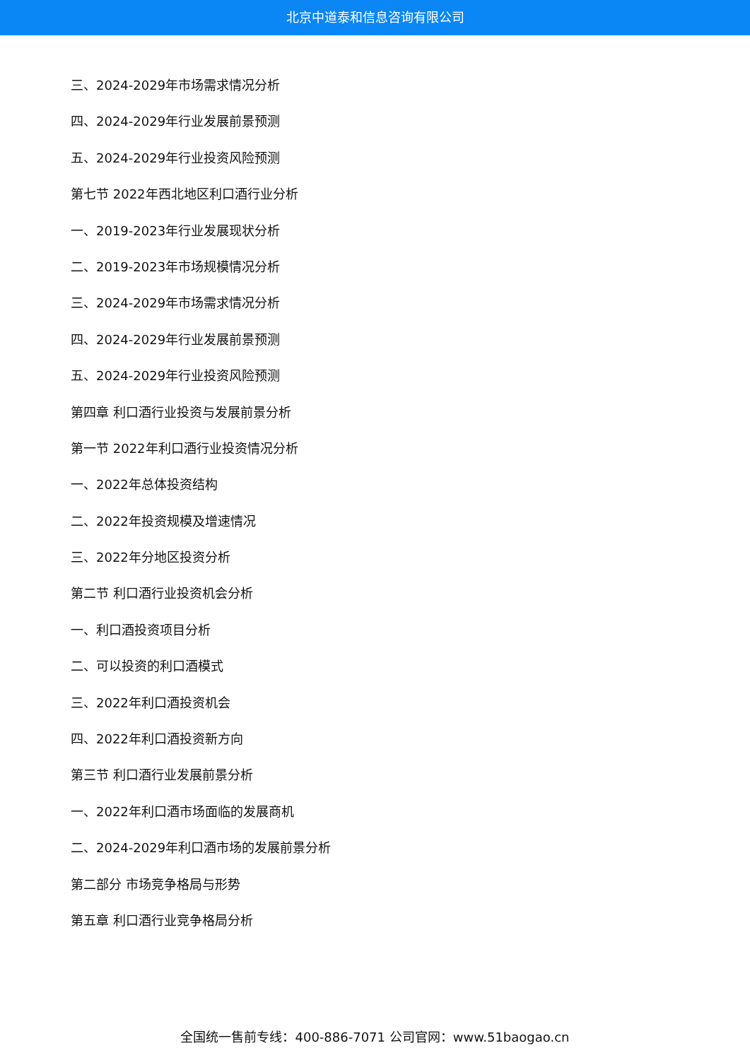北京中道泰和信息咨询有限公司
三、2024-2029年市场需求情况分析
四、2024-2029年行业发展前景预测
五、2024-2029年行业投资风险预测
第七节 2022年西北地区利口酒行业分析
一、2019-2023年行业发展现状分析
二、2019-2023年市场规模情况分析
三、2024-2029年市场需求情况分析
四、2024-2029年行业发展前景预测
五、2024-2029年行业投资风险预测
第四章 利口酒行业投资与发展前景分析
第一节 2022年利口酒行业投资情况分析
一、2022年总体投资结构
二、2022年投资规模及增速情况
三、2022年分地区投资分析
第二节 利口酒行业投资机会分析
一、利口酒投资项目分析
二、可以投资的利口酒模式
三、2022年利口酒投资机会
四、2022年利口酒投资新方向
第三节 利口酒行业发展前景分析
一、2022年利口酒市场面临的发展商机
二、2024-2029年利口酒市场的发展前景分析
第二部分 市场竞争格局与形势
第五章 利口酒行业竞争格局分析
全国统一售前专线：400-886-7071 公司官网：www.51baogao.cn